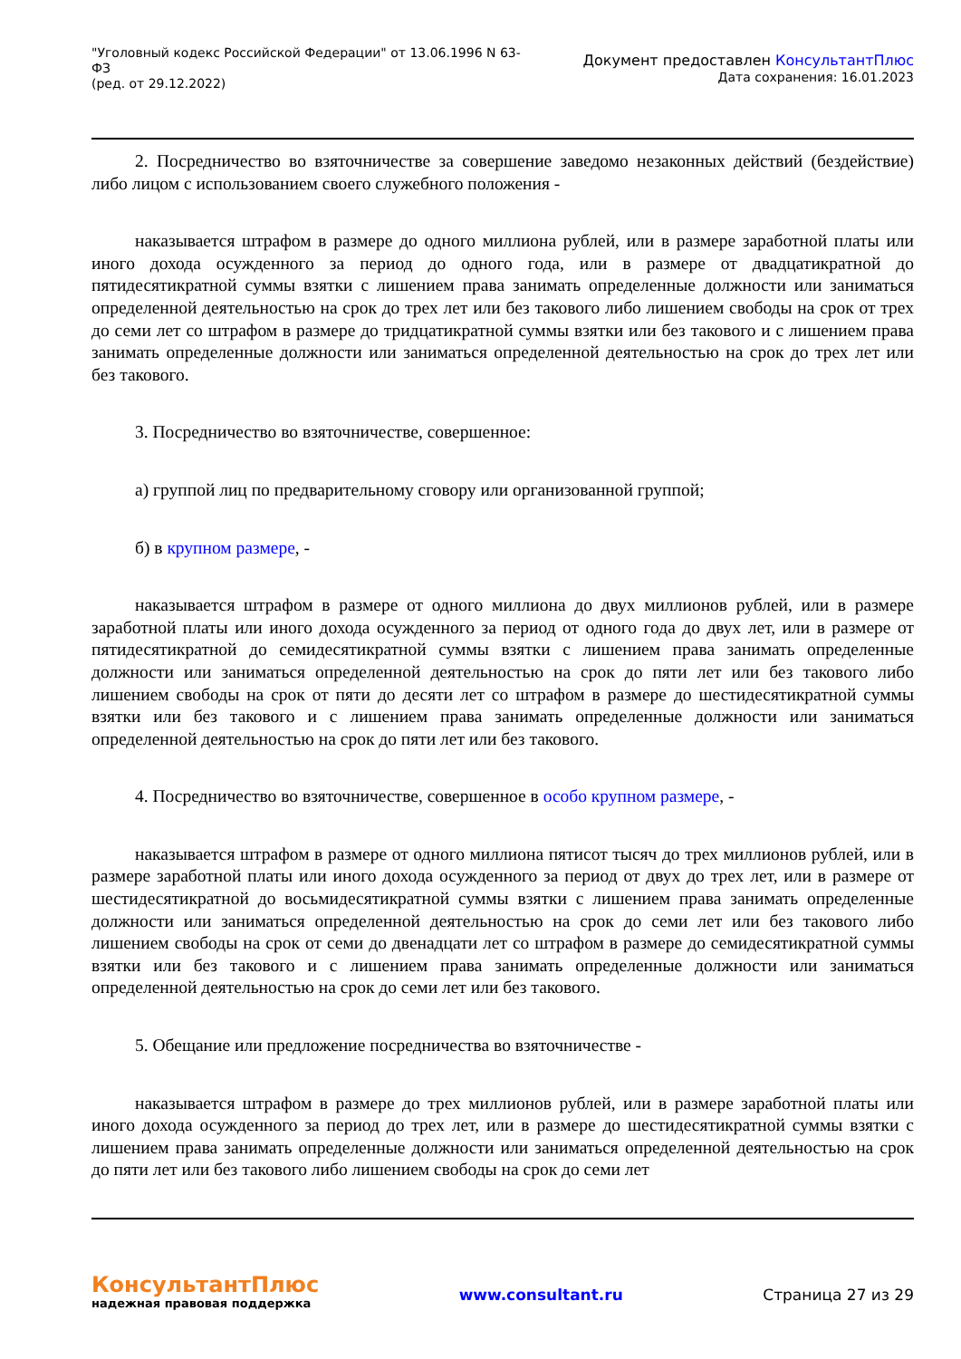"Уголовный кодекс Российской Федерации" от 13.06.1996 N 63-ФЗ
(ред. от 29.12.2022)
Документ предоставлен КонсультантПлюс
Дата сохранения: 16.01.2023
2. Посредничество во взяточничестве за совершение заведомо незаконных действий (бездействие) либо лицом с использованием своего служебного положения -
наказывается штрафом в размере до одного миллиона рублей, или в размере заработной платы или иного дохода осужденного за период до одного года, или в размере от двадцатикратной до пятидесятикратной суммы взятки с лишением права занимать определенные должности или заниматься определенной деятельностью на срок до трех лет или без такового либо лишением свободы на срок от трех до семи лет со штрафом в размере до тридцатикратной суммы взятки или без такового и с лишением права занимать определенные должности или заниматься определенной деятельностью на срок до трех лет или без такового.
3. Посредничество во взяточничестве, совершенное:
а) группой лиц по предварительному сговору или организованной группой;
б) в крупном размере, -
наказывается штрафом в размере от одного миллиона до двух миллионов рублей, или в размере заработной платы или иного дохода осужденного за период от одного года до двух лет, или в размере от пятидесятикратной до семидесятикратной суммы взятки с лишением права занимать определенные должности или заниматься определенной деятельностью на срок до пяти лет или без такового либо лишением свободы на срок от пяти до десяти лет со штрафом в размере до шестидесятикратной суммы взятки или без такового и с лишением права занимать определенные должности или заниматься определенной деятельностью на срок до пяти лет или без такового.
4. Посредничество во взяточничестве, совершенное в особо крупном размере, -
наказывается штрафом в размере от одного миллиона пятисот тысяч до трех миллионов рублей, или в размере заработной платы или иного дохода осужденного за период от двух до трех лет, или в размере от шестидесятикратной до восьмидесятикратной суммы взятки с лишением права занимать определенные должности или заниматься определенной деятельностью на срок до семи лет или без такового либо лишением свободы на срок от семи до двенадцати лет со штрафом в размере до семидесятикратной суммы взятки или без такового и с лишением права занимать определенные должности или заниматься определенной деятельностью на срок до семи лет или без такового.
5. Обещание или предложение посредничества во взяточничестве -
наказывается штрафом в размере до трех миллионов рублей, или в размере заработной платы или иного дохода осужденного за период до трех лет, или в размере до шестидесятикратной суммы взятки с лишением права занимать определенные должности или заниматься определенной деятельностью на срок до пяти лет или без такового либо лишением свободы на срок до семи лет
КонсультантПлюс
надежная правовая поддержка
www.consultant.ru Страница 27 из 29